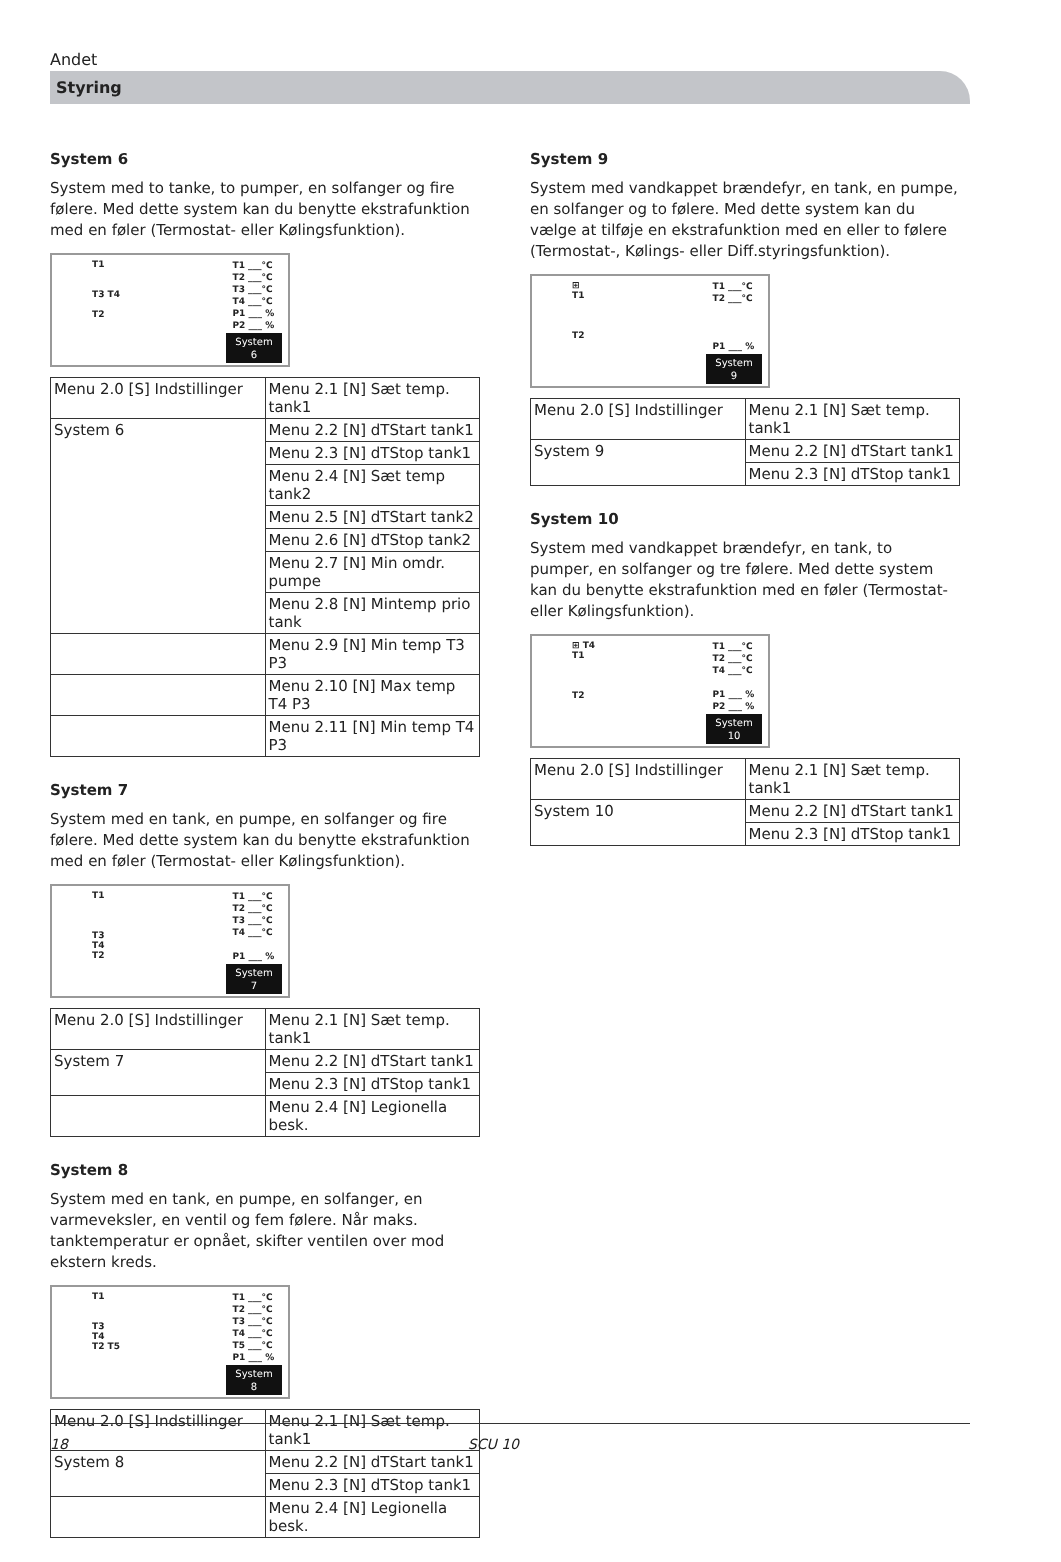Andet
Styring
System 6
System med to tanke, to pumper, en solfanger og fire følere. Med dette system kan du benytte ekstrafunktion med en føler (Termostat- eller Kølingsfunktion).
T1
T3 T4
T2
T1 ___°C
T2 ___°C
T3 ___°C
T4 ___°C
P1 ___ %
P2 ___ %
System
6
| Menu 2.0 [S] Indstillinger | Menu 2.1 [N] Sæt temp. tank1 |
| System 6 | Menu 2.2 [N] dTStart tank1 |
| | Menu 2.3 [N] dTStop tank1 |
| | Menu 2.4 [N] Sæt temp tank2 |
| | Menu 2.5 [N] dTStart tank2 |
| | Menu 2.6 [N] dTStop tank2 |
| | Menu 2.7 [N] Min omdr. pumpe |
| | Menu 2.8 [N] Mintemp prio tank |
| | Menu 2.9 [N] Min temp T3 P3 |
| | Menu 2.10 [N] Max temp T4 P3 |
| | Menu 2.11 [N] Min temp T4 P3 |
System 7
System med en tank, en pumpe, en solfanger og fire følere. Med dette system kan du benytte ekstrafunktion med en føler (Termostat- eller Kølingsfunktion).
T1
T3
T4
T2
T1 ___°C
T2 ___°C
T3 ___°C
T4 ___°C
P1 ___ %
System
7
| Menu 2.0 [S] Indstillinger | Menu 2.1 [N] Sæt temp. tank1 |
| System 7 | Menu 2.2 [N] dTStart tank1 |
| | Menu 2.3 [N] dTStop tank1 |
| | Menu 2.4 [N] Legionella besk. |
System 8
System med en tank, en pumpe, en solfanger, en varmeveksler, en ventil og fem følere. Når maks. tanktemperatur er opnået, skifter ventilen over mod ekstern kreds.
T1
T3
T4
T2 T5
T1 ___°C
T2 ___°C
T3 ___°C
T4 ___°C
T5 ___°C
P1 ___ %
System
8
| Menu 2.0 [S] Indstillinger | Menu 2.1 [N] Sæt temp. tank1 |
| System 8 | Menu 2.2 [N] dTStart tank1 |
| | Menu 2.3 [N] dTStop tank1 |
| | Menu 2.4 [N] Legionella besk. |
System 9
System med vandkappet brændefyr, en tank, en pumpe, en solfanger og to følere. Med dette system kan du vælge at tilføje en ekstrafunktion med en eller to følere (Termostat-, Kølings- eller Diff.styringsfunktion).
⊞
T1
T2
T1 ___°C
T2 ___°C
P1 ___ %
System
9
| Menu 2.0 [S] Indstillinger | Menu 2.1 [N] Sæt temp. tank1 |
| System 9 | Menu 2.2 [N] dTStart tank1 |
| | Menu 2.3 [N] dTStop tank1 |
System 10
System med vandkappet brændefyr, en tank, to pumper, en solfanger og tre følere. Med dette system kan du benytte ekstrafunktion med en føler (Termostat- eller Kølingsfunktion).
⊞ T4
T1
T2
T1 ___°C
T2 ___°C
T4 ___°C
P1 ___ %
P2 ___ %
System
10
| Menu 2.0 [S] Indstillinger | Menu 2.1 [N] Sæt temp. tank1 |
| System 10 | Menu 2.2 [N] dTStart tank1 |
| | Menu 2.3 [N] dTStop tank1 |
18 SCU 10